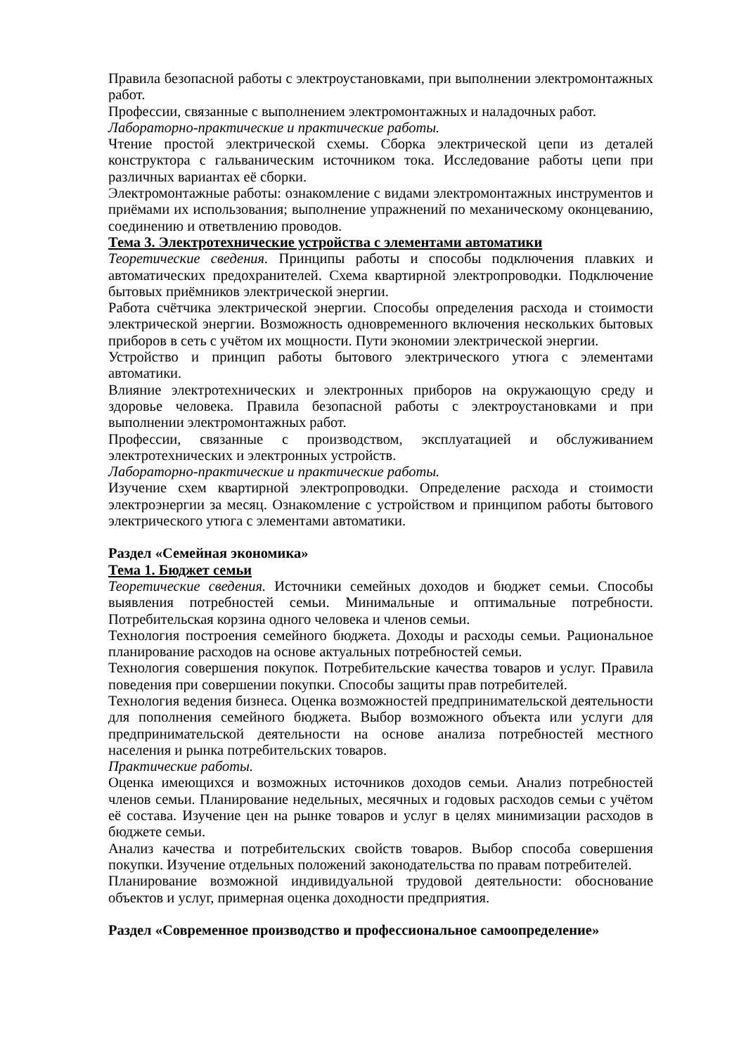Правила безопасной работы с электроустановками, при выполнении электромонтажных работ.
Профессии, связанные с выполнением электромонтажных и наладочных работ.
Лабораторно-практические и практические работы.
Чтение простой электрической схемы. Сборка электрической цепи из деталей конструктора с гальваническим источником тока. Исследование работы цепи при различных вариантах её сборки.
Электромонтажные работы: ознакомление с видами электромонтажных инструментов и приёмами их использования; выполнение упражнений по механическому оконцеванию, соединению и ответвлению проводов.
Тема 3. Электротехнические устройства с элементами автоматики
Теоретические сведения. Принципы работы и способы подключения плавких и автоматических предохранителей. Схема квартирной электропроводки. Подключение бытовых приёмников электрической энергии.
Работа счётчика электрической энергии. Способы определения расхода и стоимости электрической энергии. Возможность одновременного включения нескольких бытовых приборов в сеть с учётом их мощности. Пути экономии электрической энергии.
Устройство и принцип работы бытового электрического утюга с элементами автоматики.
Влияние электротехнических и электронных приборов на окружающую среду и здоровье человека. Правила безопасной работы с электроустановками и при выполнении электромонтажных работ.
Профессии, связанные с производством, эксплуатацией и обслуживанием электротехнических и электронных устройств.
Лабораторно-практические и практические работы.
Изучение схем квартирной электропроводки. Определение расхода и стоимости электроэнергии за месяц. Ознакомление с устройством и принципом работы бытового электрического утюга с элементами автоматики.
Раздел «Семейная экономика»
Тема 1. Бюджет семьи
Теоретические сведения. Источники семейных доходов и бюджет семьи. Способы выявления потребностей семьи. Минимальные и оптимальные потребности. Потребительская корзина одного человека и членов семьи.
Технология построения семейного бюджета. Доходы и расходы семьи. Рациональное планирование расходов на основе актуальных потребностей семьи.
Технология совершения покупок. Потребительские качества товаров и услуг. Правила поведения при совершении покупки. Способы защиты прав потребителей.
Технология ведения бизнеса. Оценка возможностей предпринимательской деятельности для пополнения семейного бюджета. Выбор возможного объекта или услуги для предпринимательской деятельности на основе анализа потребностей местного населения и рынка потребительских товаров.
Практические работы.
Оценка имеющихся и возможных источников доходов семьи. Анализ потребностей членов семьи. Планирование недельных, месячных и годовых расходов семьи с учётом её состава. Изучение цен на рынке товаров и услуг в целях минимизации расходов в бюджете семьи.
Анализ качества и потребительских свойств товаров. Выбор способа совершения покупки. Изучение отдельных положений законодательства по правам потребителей.
Планирование возможной индивидуальной трудовой деятельности: обоснование объектов и услуг, примерная оценка доходности предприятия.
Раздел «Современное производство и профессиональное самоопределение»